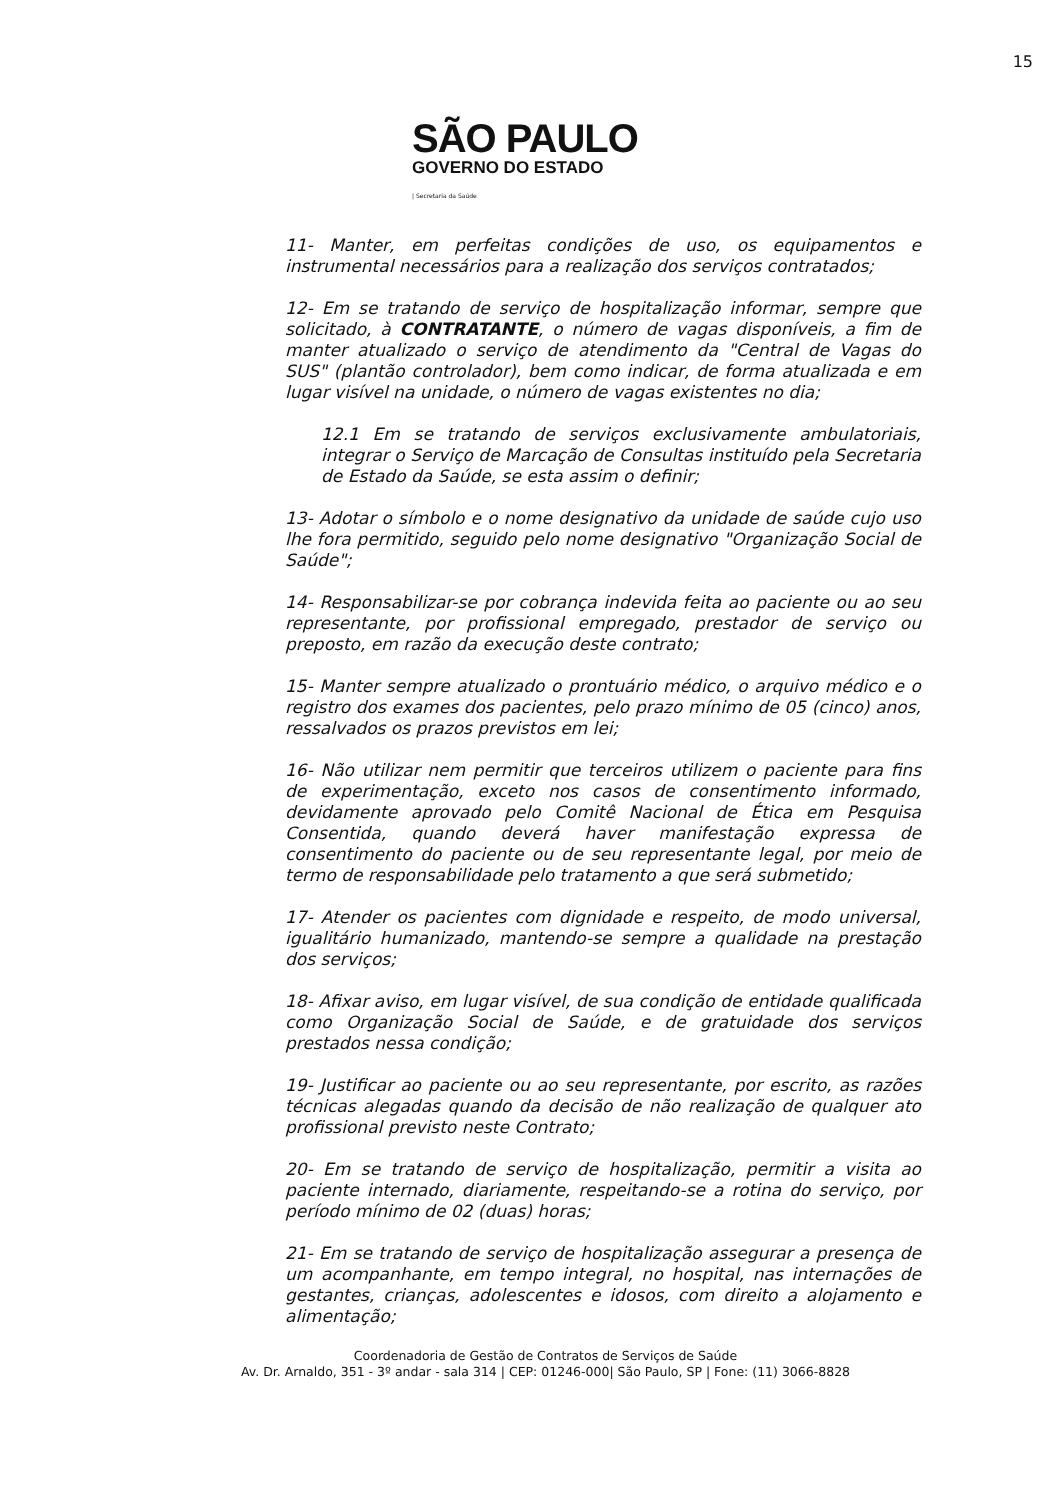15
SÃO PAULO
GOVERNO DO ESTADO
| Secretaria da Saúde
11- Manter, em perfeitas condições de uso, os equipamentos e instrumental necessários para a realização dos serviços contratados;
12- Em se tratando de serviço de hospitalização informar, sempre que solicitado, à CONTRATANTE, o número de vagas disponíveis, a fim de manter atualizado o serviço de atendimento da "Central de Vagas do SUS" (plantão controlador), bem como indicar, de forma atualizada e em lugar visível na unidade, o número de vagas existentes no dia;
12.1 Em se tratando de serviços exclusivamente ambulatoriais, integrar o Serviço de Marcação de Consultas instituído pela Secretaria de Estado da Saúde, se esta assim o definir;
13- Adotar o símbolo e o nome designativo da unidade de saúde cujo uso lhe fora permitido, seguido pelo nome designativo "Organização Social de Saúde";
14- Responsabilizar-se por cobrança indevida feita ao paciente ou ao seu representante, por profissional empregado, prestador de serviço ou preposto, em razão da execução deste contrato;
15- Manter sempre atualizado o prontuário médico, o arquivo médico e o registro dos exames dos pacientes, pelo prazo mínimo de 05 (cinco) anos, ressalvados os prazos previstos em lei;
16- Não utilizar nem permitir que terceiros utilizem o paciente para fins de experimentação, exceto nos casos de consentimento informado, devidamente aprovado pelo Comitê Nacional de Ética em Pesquisa Consentida, quando deverá haver manifestação expressa de consentimento do paciente ou de seu representante legal, por meio de termo de responsabilidade pelo tratamento a que será submetido;
17- Atender os pacientes com dignidade e respeito, de modo universal, igualitário humanizado, mantendo-se sempre a qualidade na prestação dos serviços;
18- Afixar aviso, em lugar visível, de sua condição de entidade qualificada como Organização Social de Saúde, e de gratuidade dos serviços prestados nessa condição;
19- Justificar ao paciente ou ao seu representante, por escrito, as razões técnicas alegadas quando da decisão de não realização de qualquer ato profissional previsto neste Contrato;
20- Em se tratando de serviço de hospitalização, permitir a visita ao paciente internado, diariamente, respeitando-se a rotina do serviço, por período mínimo de 02 (duas) horas;
21- Em se tratando de serviço de hospitalização assegurar a presença de um acompanhante, em tempo integral, no hospital, nas internações de gestantes, crianças, adolescentes e idosos, com direito a alojamento e alimentação;
Coordenadoria de Gestão de Contratos de Serviços de Saúde
Av. Dr. Arnaldo, 351 - 3º andar - sala 314 | CEP: 01246-000| São Paulo, SP | Fone: (11) 3066-8828